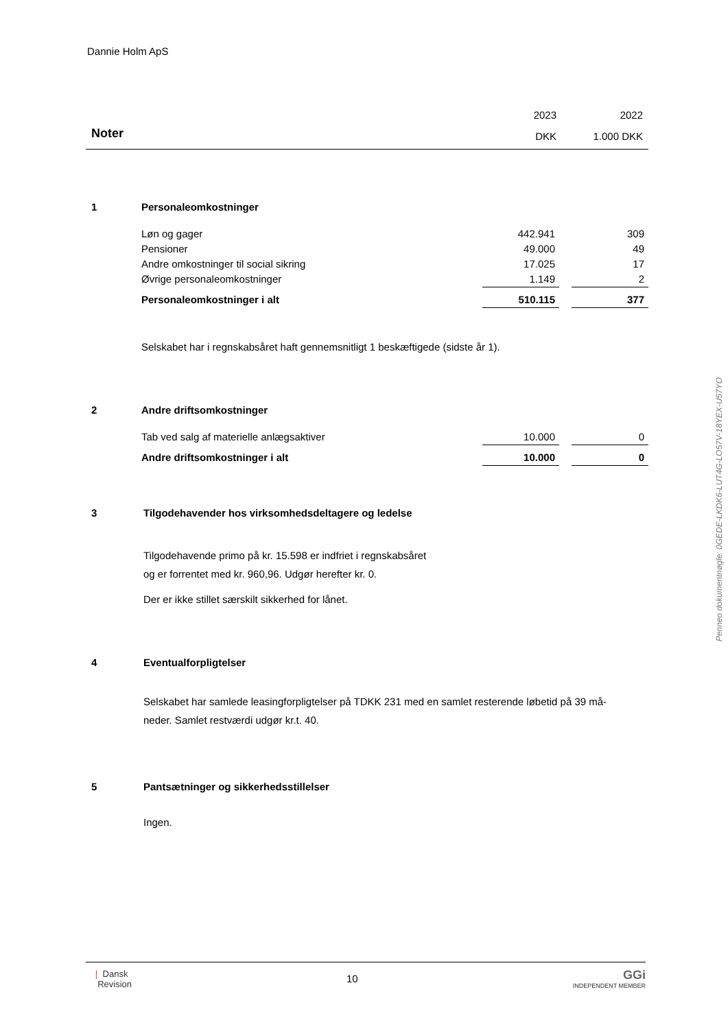Dannie Holm ApS
| | 2023 | 2022 |
| Noter | DKK | 1.000 DKK |
1 Personaleomkostninger
| Løn og gager | 442.941 | | 309 |
| Pensioner | 49.000 | | 49 |
| Andre omkostninger til social sikring | 17.025 | | 17 |
| Øvrige personaleomkostninger | 1.149 | | 2 |
| Personaleomkostninger i alt | 510.115 | | 377 |
Selskabet har i regnskabsåret haft gennemsnitligt 1 beskæftigede (sidste år 1).
2 Andre driftsomkostninger
| Tab ved salg af materielle anlægsaktiver | 10.000 | | 0 |
| Andre driftsomkostninger i alt | 10.000 | | 0 |
3 Tilgodehavender hos virksomhedsdeltagere og ledelse
Tilgodehavende primo på kr. 15.598 er indfriet i regnskabsåret
og er forrentet med kr. 960,96. Udgør herefter kr. 0.
Der er ikke stillet særskilt sikkerhed for lånet.
4 Eventualforpligtelser
Selskabet har samlede leasingforpligtelser på TDKK 231 med en samlet resterende løbetid på 39 må-
neder. Samlet restværdi udgør kr.t. 40.
5 Pantsætninger og sikkerhedsstillelser
Ingen.
Penneo dokumentnøgle: 0GEDE-LKDK6-LUT4G-LO57V-18YEX-U57YO
❘ Dansk
Revision
10
GGi
INDEPENDENT MEMBER